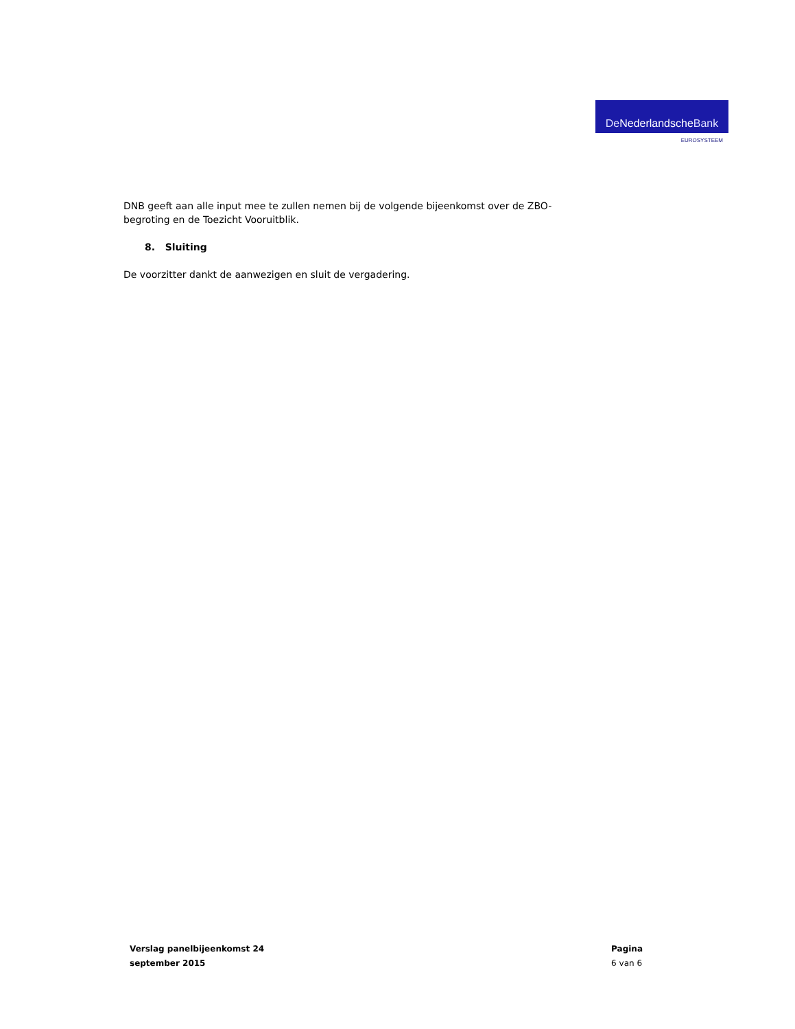DeNederlandsche Bank
EUROSYSTEEM
DNB geeft aan alle input mee te zullen nemen bij de volgende bijeenkomst over de ZBO-begroting en de Toezicht Vooruitblik.
8. Sluiting
De voorzitter dankt de aanwezigen en sluit de vergadering.
Verslag panelbijeenkomst 24
september 2015
Pagina
6 van 6